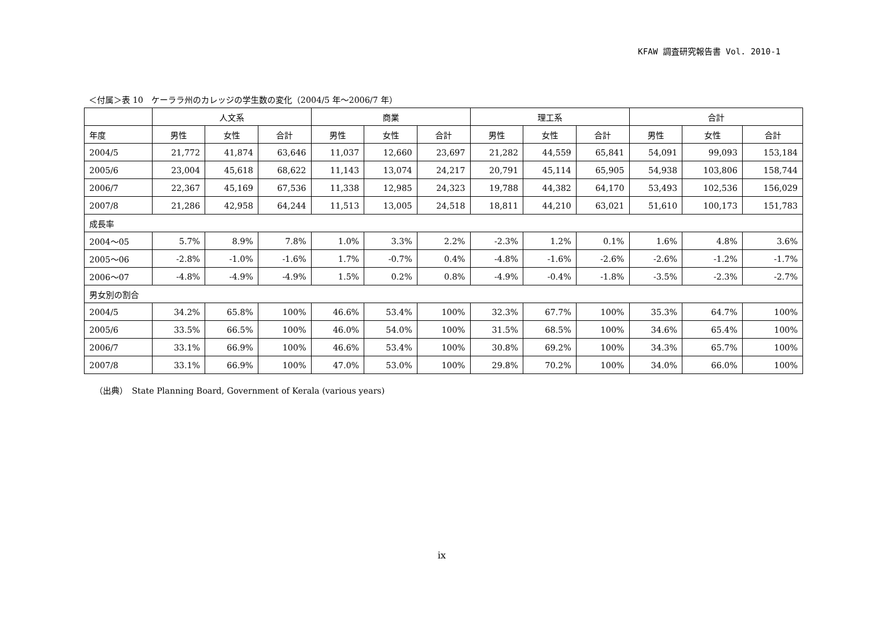KFAW 調査研究報告書 Vol. 2010-1
＜付属＞表 10　ケーララ州のカレッジの学生数の変化（2004/5 年～2006/7 年）
| | 人文系 | | | 商業 | | | 理工系 | | | 合計 | | |
| --- | --- | --- | --- | --- | --- | --- | --- | --- | --- | --- | --- | --- |
| 年度 | 男性 | 女性 | 合計 | 男性 | 女性 | 合計 | 男性 | 女性 | 合計 | 男性 | 女性 | 合計 |
| 2004/5 | 21,772 | 41,874 | 63,646 | 11,037 | 12,660 | 23,697 | 21,282 | 44,559 | 65,841 | 54,091 | 99,093 | 153,184 |
| 2005/6 | 23,004 | 45,618 | 68,622 | 11,143 | 13,074 | 24,217 | 20,791 | 45,114 | 65,905 | 54,938 | 103,806 | 158,744 |
| 2006/7 | 22,367 | 45,169 | 67,536 | 11,338 | 12,985 | 24,323 | 19,788 | 44,382 | 64,170 | 53,493 | 102,536 | 156,029 |
| 2007/8 | 21,286 | 42,958 | 64,244 | 11,513 | 13,005 | 24,518 | 18,811 | 44,210 | 63,021 | 51,610 | 100,173 | 151,783 |
| 成長率 | | | | | | | | | | | | |
| 2004～05 | 5.7% | 8.9% | 7.8% | 1.0% | 3.3% | 2.2% | -2.3% | 1.2% | 0.1% | 1.6% | 4.8% | 3.6% |
| 2005～06 | -2.8% | -1.0% | -1.6% | 1.7% | -0.7% | 0.4% | -4.8% | -1.6% | -2.6% | -2.6% | -1.2% | -1.7% |
| 2006～07 | -4.8% | -4.9% | -4.9% | 1.5% | 0.2% | 0.8% | -4.9% | -0.4% | -1.8% | -3.5% | -2.3% | -2.7% |
| 男女別の割合 | | | | | | | | | | | | |
| 2004/5 | 34.2% | 65.8% | 100% | 46.6% | 53.4% | 100% | 32.3% | 67.7% | 100% | 35.3% | 64.7% | 100% |
| 2005/6 | 33.5% | 66.5% | 100% | 46.0% | 54.0% | 100% | 31.5% | 68.5% | 100% | 34.6% | 65.4% | 100% |
| 2006/7 | 33.1% | 66.9% | 100% | 46.6% | 53.4% | 100% | 30.8% | 69.2% | 100% | 34.3% | 65.7% | 100% |
| 2007/8 | 33.1% | 66.9% | 100% | 47.0% | 53.0% | 100% | 29.8% | 70.2% | 100% | 34.0% | 66.0% | 100% |
（出典）　State Planning Board, Government of Kerala (various years)
ix